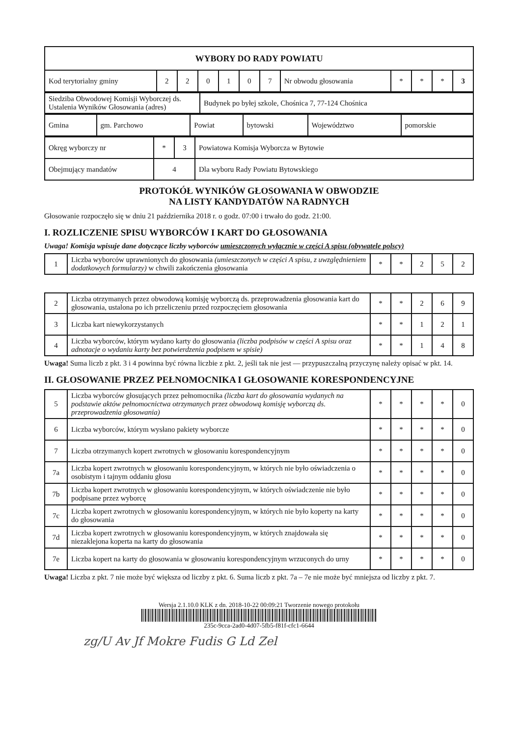| WYBORY DO RADY POWIATU | | | | | | | | | | | |
| --- | --- | --- | --- | --- | --- | --- | --- | --- | --- | --- | --- |
| Kod terytorialny gminy | 2 | 2 | 0 | 1 | 0 | 7 | Nr obwodu głosowania | * | * | * | 3 |
| Siedziba Obwodowej Komisji Wyborczej ds. Ustalenia Wyników Głosowania (adres) | Budynek po byłej szkole, Chośnica 7, 77-124 Chośnica |
| Gmina | gm. Parchowo | Powiat | bytowski | Województwo | pomorskie |
| Okręg wyborczy nr | * | 3 | Powiatowa Komisja Wyborcza w Bytowie |
| Obejmujący mandatów | 4 | | Dla wyboru Rady Powiatu Bytowskiego |
PROTOKÓŁ WYNIKÓW GŁOSOWANIA W OBWODZIE
NA LISTY KANDYDATÓW NA RADNYCH
Głosowanie rozpoczęło się w dniu 21 października 2018 r. o godz. 07:00 i trwało do godz. 21:00.
I. ROZLICZENIE SPISU WYBORCÓW I KART DO GŁOSOWANIA
Uwaga! Komisja wpisuje dane dotyczące liczby wyborców umieszczonych wyłącznie w części A spisu (obywatele polscy)
| 1 | Liczba wyborców uprawnionych do głosowania (umieszczonych w części A spisu, z uwzględnieniem dodatkowych formularzy) w chwili zakończenia głosowania | * | * | 2 | 5 | 2 |
| 2 | Liczba otrzymanych przez obwodową komisję wyborczą ds. przeprowadzenia głosowania kart do głosowania, ustalona po ich przeliczeniu przed rozpoczęciem głosowania | * | * | 2 | 6 | 9 |
| 3 | Liczba kart niewykorzystanych | * | * | 1 | 2 | 1 |
| 4 | Liczba wyborców, którym wydano karty do głosowania (liczba podpisów w części A spisu oraz adnotacje o wydaniu karty bez potwierdzenia podpisem w spisie) | * | * | 1 | 4 | 8 |
Uwaga! Suma liczb z pkt. 3 i 4 powinna być równa liczbie z pkt. 2, jeśli tak nie jest — przypuszczalną przyczynę należy opisać w pkt. 14.
II. GŁOSOWANIE PRZEZ PEŁNOMOCNIKA I GŁOSOWANIE KORESPONDENCYJNE
| 5 | Liczba wyborców głosujących przez pełnomocnika (liczba kart do głosowania wydanych na podstawie aktów pełnomocnictwa otrzymanych przez obwodową komisję wyborczą ds. przeprowadzenia głosowania) | * | * | * | * | 0 |
| 6 | Liczba wyborców, którym wysłano pakiety wyborcze | * | * | * | * | 0 |
| 7 | Liczba otrzymanych kopert zwrotnych w głosowaniu korespondencyjnym | * | * | * | * | 0 |
| 7a | Liczba kopert zwrotnych w głosowaniu korespondencyjnym, w których nie było oświadczenia o osobistym i tajnym oddaniu głosu | * | * | * | * | 0 |
| 7b | Liczba kopert zwrotnych w głosowaniu korespondencyjnym, w których oświadczenie nie było podpisane przez wyborcę | * | * | * | * | 0 |
| 7c | Liczba kopert zwrotnych w głosowaniu korespondencyjnym, w których nie było koperty na karty do głosowania | * | * | * | * | 0 |
| 7d | Liczba kopert zwrotnych w głosowaniu korespondencyjnym, w których znajdowała się niezaklejona koperta na karty do głosowania | * | * | * | * | 0 |
| 7e | Liczba kopert na karty do głosowania w głosowaniu korespondencyjnym wrzuconych do urny | * | * | * | * | 0 |
Uwaga! Liczba z pkt. 7 nie może być większa od liczby z pkt. 6. Suma liczb z pkt. 7a – 7e nie może być mniejsza od liczby z pkt. 7.
Wersja 2.1.10.0 KLK z dn. 2018-10-22 00:09:21 Tworzenie nowego protokołu
235c-9cca-2ad0-4d07-5fb5-f81f-cfc1-6644
zg/U Av Jf Mokre Fudis G Ld Zel